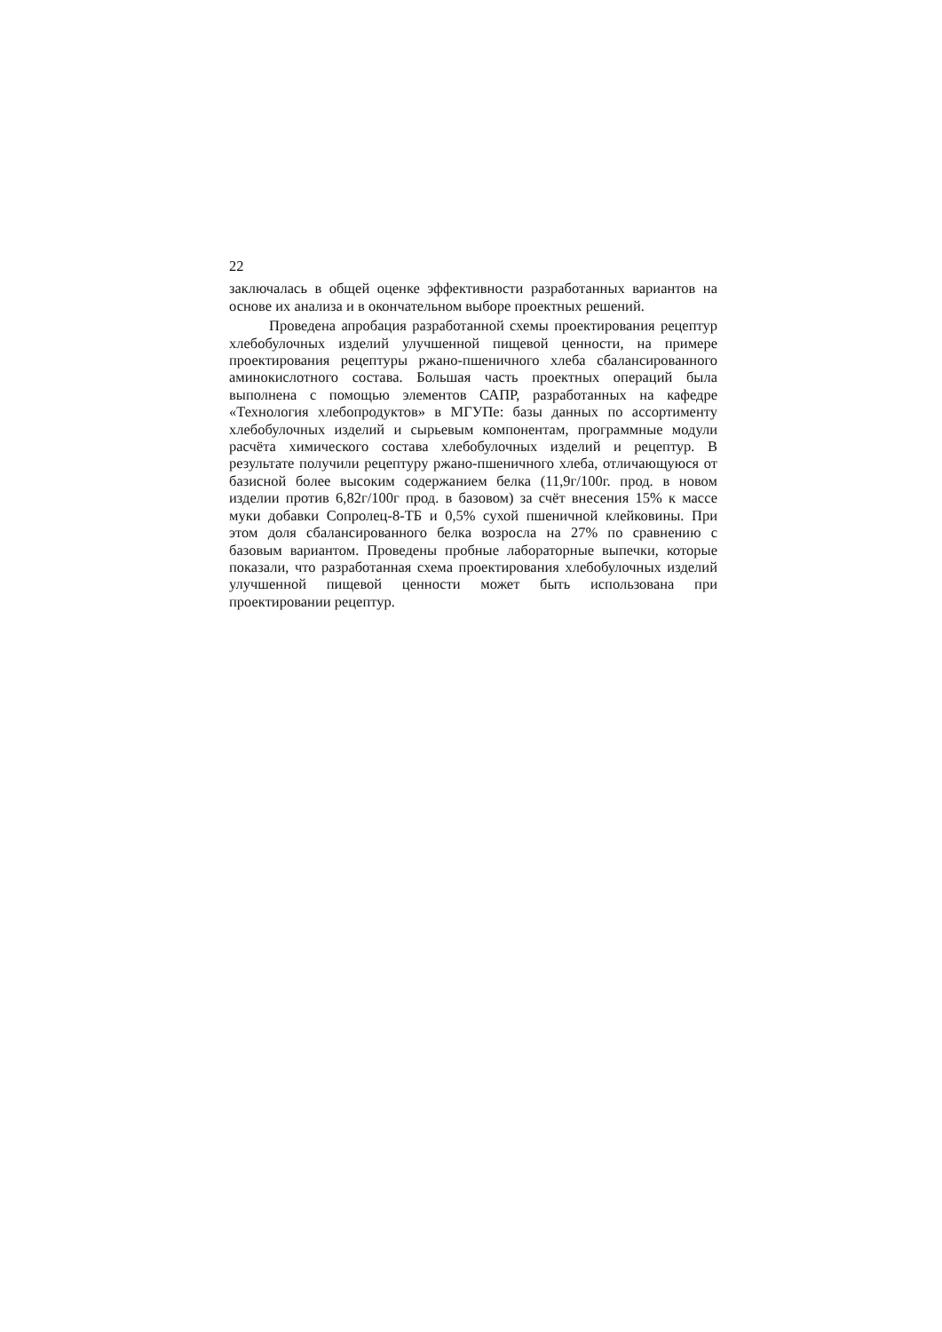22
заключалась в общей оценке эффективности разработанных вариантов на основе их анализа и в окончательном выборе проектных решений.
Проведена апробация разработанной схемы проектирования рецептур хлебобулочных изделий улучшенной пищевой ценности, на примере проектирования рецептуры ржано-пшеничного хлеба сбалансированного аминокислотного состава. Большая часть проектных операций была выполнена с помощью элементов САПР, разработанных на кафедре «Технология хлебопродуктов» в МГУПе: базы данных по ассортименту хлебобулочных изделий и сырьевым компонентам, программные модули расчёта химического состава хлебобулочных изделий и рецептур. В результате получили рецептуру ржано-пшеничного хлеба, отличающуюся от базисной более высоким содержанием белка (11,9г/100г. прод. в новом изделии против 6,82г/100г прод. в базовом) за счёт внесения 15% к массе муки добавки Сопролец-8-ТБ и 0,5% сухой пшеничной клейковины. При этом доля сбалансированного белка возросла на 27% по сравнению с базовым вариантом. Проведены пробные лабораторные выпечки, которые показали, что разработанная схема проектирования хлебобулочных изделий улучшенной пищевой ценности может быть использована при проектировании рецептур.